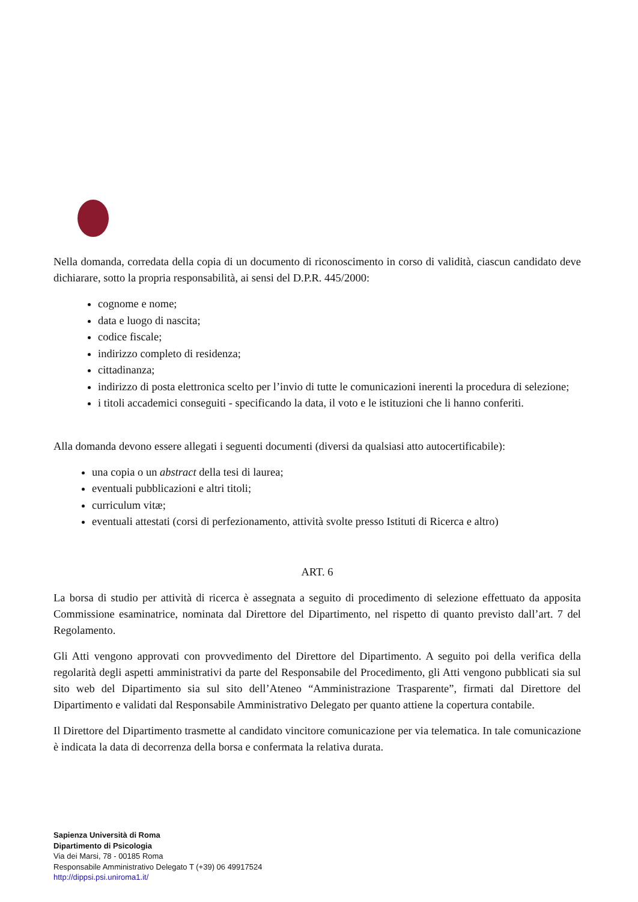Nella domanda, corredata della copia di un documento di riconoscimento in corso di validità, ciascun candidato deve dichiarare, sotto la propria responsabilità, ai sensi del D.P.R. 445/2000:
cognome e nome;
data e luogo di nascita;
codice fiscale;
indirizzo completo di residenza;
cittadinanza;
indirizzo di posta elettronica scelto per l’invio di tutte le comunicazioni inerenti la procedura di selezione;
i titoli accademici conseguiti - specificando la data, il voto e le istituzioni che li hanno conferiti.
Alla domanda devono essere allegati i seguenti documenti (diversi da qualsiasi atto autocertificabile):
una copia o un abstract della tesi di laurea;
eventuali pubblicazioni e altri titoli;
curriculum vitæ;
eventuali attestati (corsi di perfezionamento, attività svolte presso Istituti di Ricerca e altro)
ART. 6
La borsa di studio per attività di ricerca è assegnata a seguito di procedimento di selezione effettuato da apposita Commissione esaminatrice, nominata dal Direttore del Dipartimento, nel rispetto di quanto previsto dall’art. 7 del Regolamento.
Gli Atti vengono approvati con provvedimento del Direttore del Dipartimento. A seguito poi della verifica della regolarità degli aspetti amministrativi da parte del Responsabile del Procedimento, gli Atti vengono pubblicati sia sul sito web del Dipartimento sia sul sito dell’Ateneo “Amministrazione Trasparente”, firmati dal Direttore del Dipartimento e validati dal Responsabile Amministrativo Delegato per quanto attiene la copertura contabile.
Il Direttore del Dipartimento trasmette al candidato vincitore comunicazione per via telematica. In tale comunicazione è indicata la data di decorrenza della borsa e confermata la relativa durata.
Sapienza Università di Roma
Dipartimento di Psicologia
Via dei Marsi, 78 - 00185 Roma
Responsabile Amministrativo Delegato T (+39) 06 49917524
http://dippsi.psi.uniroma1.it/